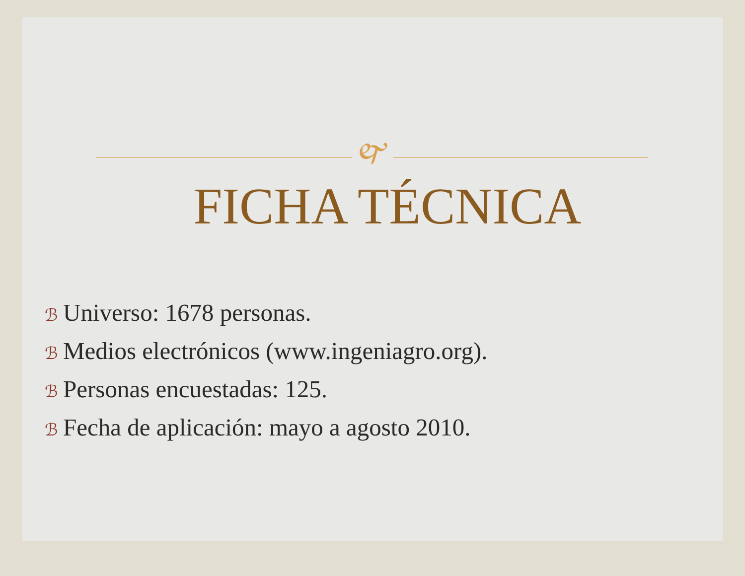🙰
FICHA TÉCNICA
ℬ Universo: 1678 personas.
ℬ Medios electrónicos (www.ingeniagro.org).
ℬ Personas encuestadas: 125.
ℬ Fecha de aplicación: mayo a agosto 2010.